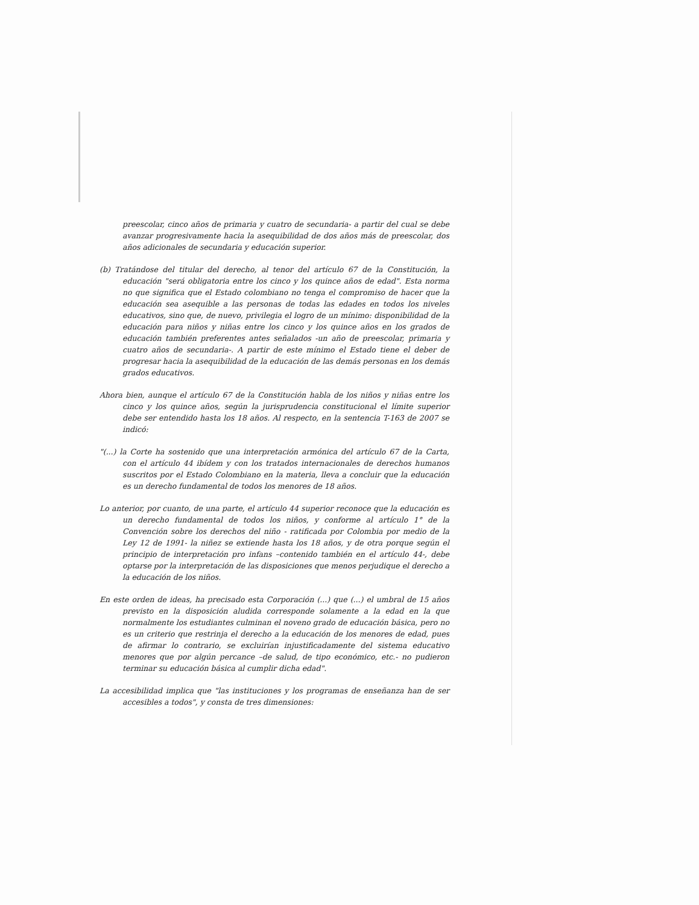preescolar, cinco años de primaria y cuatro de secundaria- a partir del cual se debe avanzar progresivamente hacia la asequibilidad de dos años más de preescolar, dos años adicionales de secundaria y educación superior.
(b) Tratándose del titular del derecho, al tenor del artículo 67 de la Constitución, la educación "será obligatoria entre los cinco y los quince años de edad". Esta norma no que significa que el Estado colombiano no tenga el compromiso de hacer que la educación sea asequible a las personas de todas las edades en todos los niveles educativos, sino que, de nuevo, privilegia el logro de un mínimo: disponibilidad de la educación para niños y niñas entre los cinco y los quince años en los grados de educación también preferentes antes señalados -un año de preescolar, primaria y cuatro años de secundaria-. A partir de este mínimo el Estado tiene el deber de progresar hacia la asequibilidad de la educación de las demás personas en los demás grados educativos.
Ahora bien, aunque el artículo 67 de la Constitución habla de los niños y niñas entre los cinco y los quince años, según la jurisprudencia constitucional el límite superior debe ser entendido hasta los 18 años. Al respecto, en la sentencia T-163 de 2007 se indicó:
"(...) la Corte ha sostenido que una interpretación armónica del artículo 67 de la Carta, con el artículo 44 ibídem y con los tratados internacionales de derechos humanos suscritos por el Estado Colombiano en la materia, lleva a concluir que la educación es un derecho fundamental de todos los menores de 18 años.
Lo anterior, por cuanto, de una parte, el artículo 44 superior reconoce que la educación es un derecho fundamental de todos los niños, y conforme al artículo 1° de la Convención sobre los derechos del niño - ratificada por Colombia por medio de la Ley 12 de 1991- la niñez se extiende hasta los 18 años, y de otra porque según el principio de interpretación pro infans –contenido también en el artículo 44-, debe optarse por la interpretación de las disposiciones que menos perjudique el derecho a la educación de los niños.
En este orden de ideas, ha precisado esta Corporación (...) que (...) el umbral de 15 años previsto en la disposición aludida corresponde solamente a la edad en la que normalmente los estudiantes culminan el noveno grado de educación básica, pero no es un criterio que restrinja el derecho a la educación de los menores de edad, pues de afirmar lo contrario, se excluirían injustificadamente del sistema educativo menores que por algún percance –de salud, de tipo económico, etc.- no pudieron terminar su educación básica al cumplir dicha edad".
La accesibilidad implica que "las instituciones y los programas de enseñanza han de ser accesibles a todos", y consta de tres dimensiones: